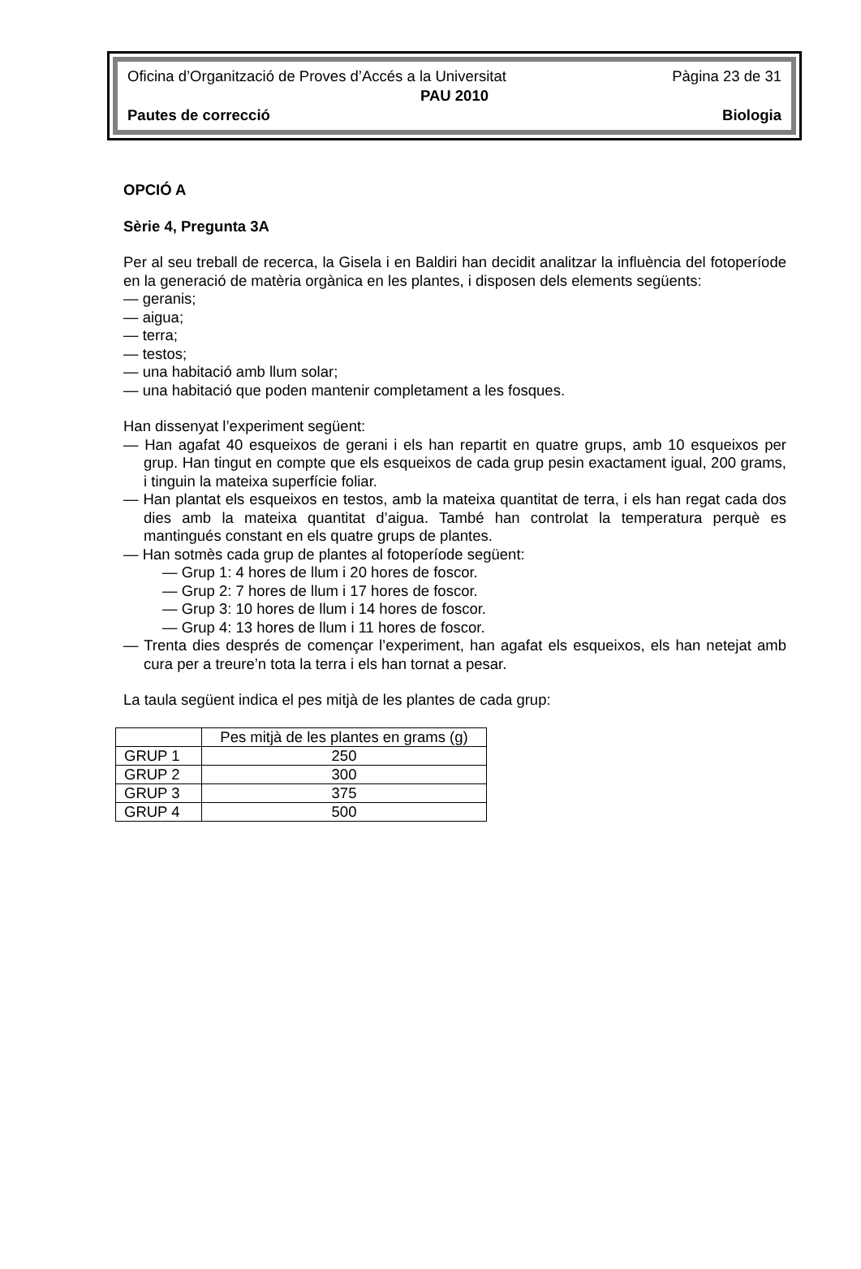Oficina d’Organització de Proves d’Accés a la Universitat Pàgina 23 de 31
PAU 2010
Pautes de correcció Biologia
OPCIÓ A
Sèrie 4, Pregunta 3A
Per al seu treball de recerca, la Gisela i en Baldiri han decidit analitzar la influència del fotoperíode en la generació de matèria orgànica en les plantes, i disposen dels elements següents:
— geranis;
— aigua;
— terra;
— testos;
— una habitació amb llum solar;
— una habitació que poden mantenir completament a les fosques.
Han dissenyat l’experiment següent:
— Han agafat 40 esqueixos de gerani i els han repartit en quatre grups, amb 10 esqueixos per grup. Han tingut en compte que els esqueixos de cada grup pesin exactament igual, 200 grams, i tinguin la mateixa superfície foliar.
— Han plantat els esqueixos en testos, amb la mateixa quantitat de terra, i els han regat cada dos dies amb la mateixa quantitat d’aigua. També han controlat la temperatura perquè es mantingués constant en els quatre grups de plantes.
— Han sotmès cada grup de plantes al fotoperíode següent:
— Grup 1: 4 hores de llum i 20 hores de foscor.
— Grup 2: 7 hores de llum i 17 hores de foscor.
— Grup 3: 10 hores de llum i 14 hores de foscor.
— Grup 4: 13 hores de llum i 11 hores de foscor.
— Trenta dies després de començar l’experiment, han agafat els esqueixos, els han netejat amb cura per a treure’n tota la terra i els han tornat a pesar.
La taula següent indica el pes mitjà de les plantes de cada grup:
| | Pes mitjà de les plantes en grams (g) |
| GRUP 1 | 250 |
| GRUP 2 | 300 |
| GRUP 3 | 375 |
| GRUP 4 | 500 |